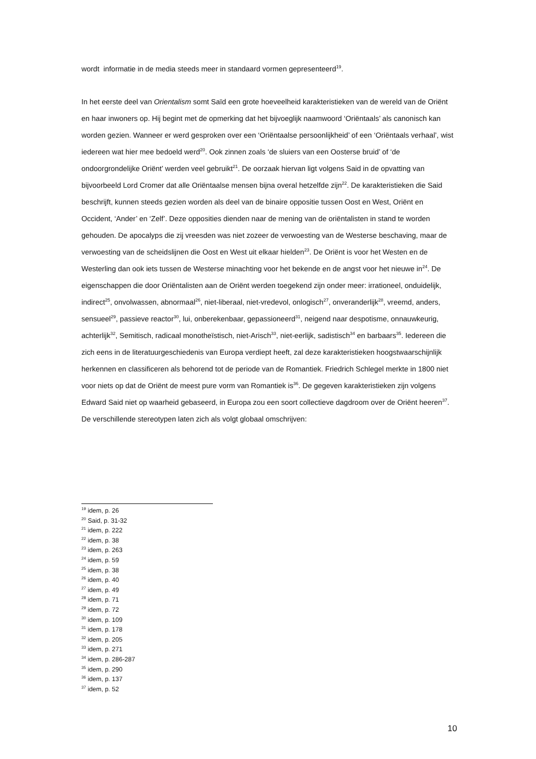wordt informatie in de media steeds meer in standaard vormen gepresenteerd<sup>19</sup>.
In het eerste deel van Orientalism somt Saïd een grote hoeveelheid karakteristieken van de wereld van de Oriënt en haar inwoners op. Hij begint met de opmerking dat het bijvoeglijk naamwoord ‘Oriëntaals’ als canonisch kan worden gezien. Wanneer er werd gesproken over een ‘Oriëntaalse persoonlijkheid’ of een ‘Oriëntaals verhaal’, wist iedereen wat hier mee bedoeld werd<sup>20</sup>. Ook zinnen zoals ‘de sluiers van een Oosterse bruid’ of ‘de ondoorgrondelijke Oriënt’ werden veel gebruikt<sup>21</sup>. De oorzaak hiervan ligt volgens Said in de opvatting van bijvoorbeeld Lord Cromer dat alle Oriëntaalse mensen bijna overal hetzelfde zijn<sup>22</sup>. De karakteristieken die Said beschrijft, kunnen steeds gezien worden als deel van de binaire oppositie tussen Oost en West, Oriënt en Occident, ‘Ander’ en ‘Zelf’. Deze opposities dienden naar de mening van de oriëntalisten in stand te worden gehouden. De apocalyps die zij vreesden was niet zozeer de verwoesting van de Westerse beschaving, maar de verwoesting van de scheidslijnen die Oost en West uit elkaar hielden<sup>23</sup>. De Oriënt is voor het Westen en de Westerling dan ook iets tussen de Westerse minachting voor het bekende en de angst voor het nieuwe in<sup>24</sup>. De eigenschappen die door Oriëntalisten aan de Oriënt werden toegekend zijn onder meer: irrationeel, onduidelijk, indirect<sup>25</sup>, onvolwassen, abnormaal<sup>26</sup>, niet-liberaal, niet-vredevol, onlogisch<sup>27</sup>, onveranderlijk<sup>28</sup>, vreemd, anders, sensueel<sup>29</sup>, passieve reactor<sup>30</sup>, lui, onberekenbaar, gepassioneerd<sup>31</sup>, neigend naar despotisme, onnauwkeurig, achterlijk<sup>32</sup>, Semitisch, radicaal monotheïstisch, niet-Arisch<sup>33</sup>, niet-eerlijk, sadistisch<sup>34</sup> en barbaars<sup>35</sup>. Iedereen die zich eens in de literatuurgeschiedenis van Europa verdiept heeft, zal deze karakteristieken hoogstwaarschijnlijk herkennen en classificeren als behorend tot de periode van de Romantiek. Friedrich Schlegel merkte in 1800 niet voor niets op dat de Oriënt de meest pure vorm van Romantiek is<sup>36</sup>. De gegeven karakteristieken zijn volgens Edward Said niet op waarheid gebaseerd, in Europa zou een soort collectieve dagdroom over de Oriënt heeren<sup>37</sup>. De verschillende stereotypen laten zich als volgt globaal omschrijven:
<sup>19</sup> idem, p. 26
<sup>20</sup> Said, p. 31-32
<sup>21</sup> idem, p. 222
<sup>22</sup> idem, p. 38
<sup>23</sup> idem, p. 263
<sup>24</sup> idem, p. 59
<sup>25</sup> idem, p. 38
<sup>26</sup> idem, p. 40
<sup>27</sup> idem, p. 49
<sup>28</sup> idem, p. 71
<sup>29</sup> idem, p. 72
<sup>30</sup> idem, p. 109
<sup>31</sup> idem, p. 178
<sup>32</sup> idem, p. 205
<sup>33</sup> idem, p. 271
<sup>34</sup> idem, p. 286-287
<sup>35</sup> idem, p. 290
<sup>36</sup> idem, p. 137
<sup>37</sup> idem, p. 52
10